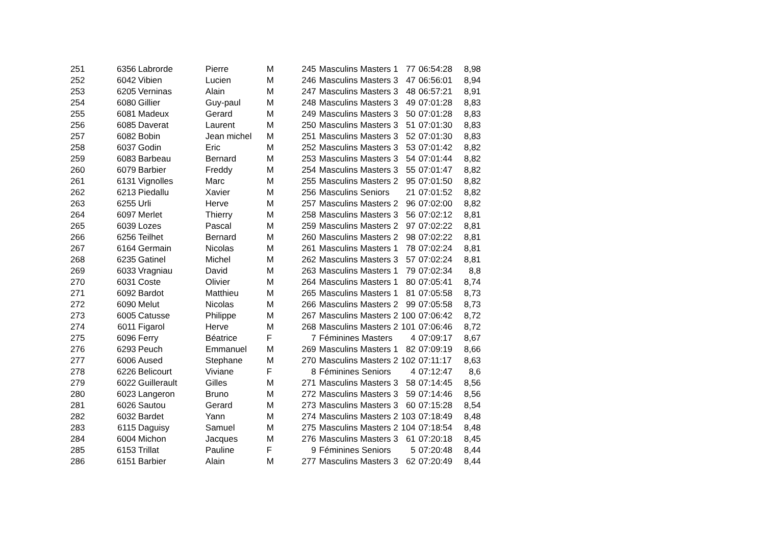| 251 | 6356 | Labrorde | Pierre | M | 245 | Masculins Masters 1 | 77 | 06:54:28 | 8,98 |
| 252 | 6042 | Vibien | Lucien | M | 246 | Masculins Masters 3 | 47 | 06:56:01 | 8,94 |
| 253 | 6205 | Verninas | Alain | M | 247 | Masculins Masters 3 | 48 | 06:57:21 | 8,91 |
| 254 | 6080 | Gillier | Guy-paul | M | 248 | Masculins Masters 3 | 49 | 07:01:28 | 8,83 |
| 255 | 6081 | Madeux | Gerard | M | 249 | Masculins Masters 3 | 50 | 07:01:28 | 8,83 |
| 256 | 6085 | Daverat | Laurent | M | 250 | Masculins Masters 3 | 51 | 07:01:30 | 8,83 |
| 257 | 6082 | Bobin | Jean michel | M | 251 | Masculins Masters 3 | 52 | 07:01:30 | 8,83 |
| 258 | 6037 | Godin | Eric | M | 252 | Masculins Masters 3 | 53 | 07:01:42 | 8,82 |
| 259 | 6083 | Barbeau | Bernard | M | 253 | Masculins Masters 3 | 54 | 07:01:44 | 8,82 |
| 260 | 6079 | Barbier | Freddy | M | 254 | Masculins Masters 3 | 55 | 07:01:47 | 8,82 |
| 261 | 6131 | Vignolles | Marc | M | 255 | Masculins Masters 2 | 95 | 07:01:50 | 8,82 |
| 262 | 6213 | Piedallu | Xavier | M | 256 | Masculins Seniors | 21 | 07:01:52 | 8,82 |
| 263 | 6255 | Urli | Herve | M | 257 | Masculins Masters 2 | 96 | 07:02:00 | 8,82 |
| 264 | 6097 | Merlet | Thierry | M | 258 | Masculins Masters 3 | 56 | 07:02:12 | 8,81 |
| 265 | 6039 | Lozes | Pascal | M | 259 | Masculins Masters 2 | 97 | 07:02:22 | 8,81 |
| 266 | 6256 | Teilhet | Bernard | M | 260 | Masculins Masters 2 | 98 | 07:02:22 | 8,81 |
| 267 | 6164 | Germain | Nicolas | M | 261 | Masculins Masters 1 | 78 | 07:02:24 | 8,81 |
| 268 | 6235 | Gatinel | Michel | M | 262 | Masculins Masters 3 | 57 | 07:02:24 | 8,81 |
| 269 | 6033 | Vragniau | David | M | 263 | Masculins Masters 1 | 79 | 07:02:34 | 8,8 |
| 270 | 6031 | Coste | Olivier | M | 264 | Masculins Masters 1 | 80 | 07:05:41 | 8,74 |
| 271 | 6092 | Bardot | Matthieu | M | 265 | Masculins Masters 1 | 81 | 07:05:58 | 8,73 |
| 272 | 6090 | Melut | Nicolas | M | 266 | Masculins Masters 2 | 99 | 07:05:58 | 8,73 |
| 273 | 6005 | Catusse | Philippe | M | 267 | Masculins Masters 2 | 100 | 07:06:42 | 8,72 |
| 274 | 6011 | Figarol | Herve | M | 268 | Masculins Masters 2 | 101 | 07:06:46 | 8,72 |
| 275 | 6096 | Ferry | Béatrice | F | 7 | Féminines Masters | 4 | 07:09:17 | 8,67 |
| 276 | 6293 | Peuch | Emmanuel | M | 269 | Masculins Masters 1 | 82 | 07:09:19 | 8,66 |
| 277 | 6006 | Aused | Stephane | M | 270 | Masculins Masters 2 | 102 | 07:11:17 | 8,63 |
| 278 | 6226 | Belicourt | Viviane | F | 8 | Féminines Seniors | 4 | 07:12:47 | 8,6 |
| 279 | 6022 | Guillerault | Gilles | M | 271 | Masculins Masters 3 | 58 | 07:14:45 | 8,56 |
| 280 | 6023 | Langeron | Bruno | M | 272 | Masculins Masters 3 | 59 | 07:14:46 | 8,56 |
| 281 | 6026 | Sautou | Gerard | M | 273 | Masculins Masters 3 | 60 | 07:15:28 | 8,54 |
| 282 | 6032 | Bardet | Yann | M | 274 | Masculins Masters 2 | 103 | 07:18:49 | 8,48 |
| 283 | 6115 | Daguisy | Samuel | M | 275 | Masculins Masters 2 | 104 | 07:18:54 | 8,48 |
| 284 | 6004 | Michon | Jacques | M | 276 | Masculins Masters 3 | 61 | 07:20:18 | 8,45 |
| 285 | 6153 | Trillat | Pauline | F | 9 | Féminines Seniors | 5 | 07:20:48 | 8,44 |
| 286 | 6151 | Barbier | Alain | M | 277 | Masculins Masters 3 | 62 | 07:20:49 | 8,44 |